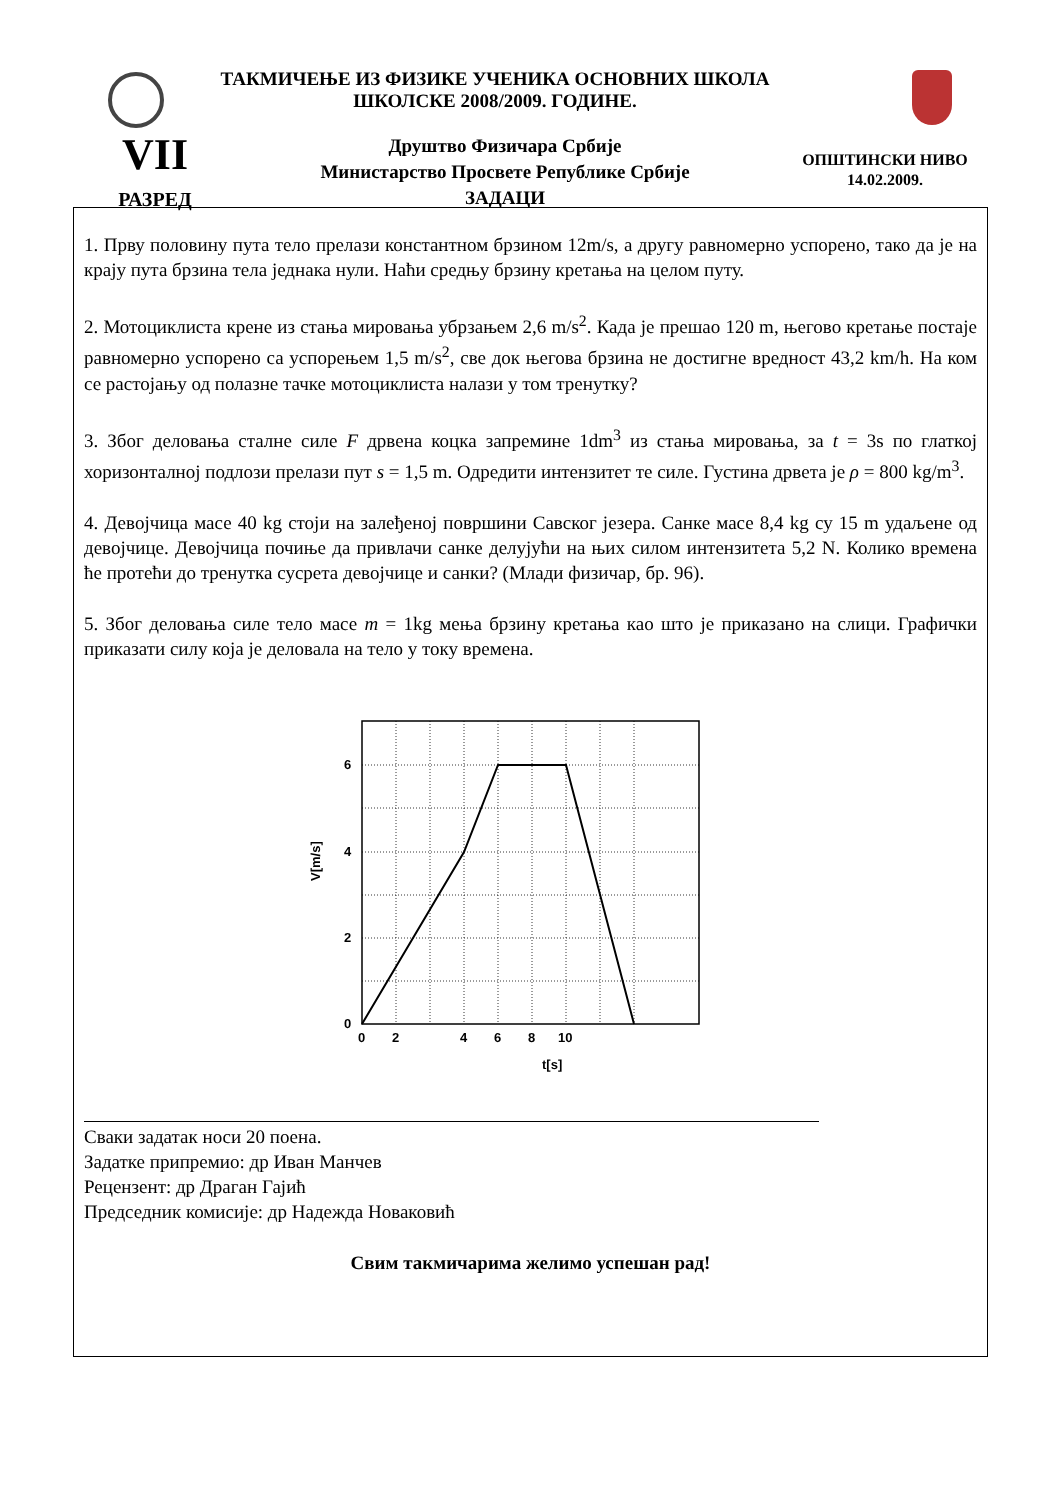ТАКМИЧЕЊЕ ИЗ ФИЗИКЕ УЧЕНИКА ОСНОВНИХ ШКОЛА
ШКОЛСКЕ 2008/2009. ГОДИНЕ.
VII
РАЗРЕД
Друштво Физичара Србије
Министарство Просвете Републике Србије
ЗАДАЦИ
ОПШТИНСКИ НИВО
14.02.2009.
1. Прву половину пута тело прелази константном брзином 12m/s, а другу равномерно успорено, тако да је на крају пута брзина тела једнака нули. Наћи средњу брзину кретања на целом путу.
2. Мотоциклиста крене из стања мировања убрзањем 2,6 m/s<sup>2</sup>. Када је прешао 120 m, његово кретање постаје равномерно успорено са успорењем 1,5 m/s<sup>2</sup>, све док његова брзина не достигне вредност 43,2 km/h. На ком се растојању од полазне тачке мотоциклиста налази у том тренутку?
3. Због деловања сталне силе F дрвена коцка запремине 1dm<sup>3</sup> из стања мировања, за t = 3s по глаткој хоризонталној подлози прелази пут s = 1,5 m. Одредити интензитет те силе. Густина дрвета је ρ = 800 kg/m<sup>3</sup>.
4. Девојчица масе 40 kg стоји на залеђеној површини Савског језера. Санке масе 8,4 kg су 15 m удаљене од девојчице. Девојчица почиње да привлачи санке делујући на њих силом интензитета 5,2 N. Колико времена ће протећи до тренутка сусрета девојчице и санки? (Млади физичар, бр. 96).
5. Због деловања силе тело масе m = 1kg мења брзину кретања као што је приказано на слици. Графички приказати силу која је деловала на тело у току времена.
6
4
2
0
0
2
4
6
8
10
t[s]
V[m/s]
Сваки задатак носи 20 поена.
Задатке припремио: др Иван Манчев
Рецензент: др Драган Гајић
Председник комисије: др Надежда Новаковић
Свим такмичарима желимо успешан рад!